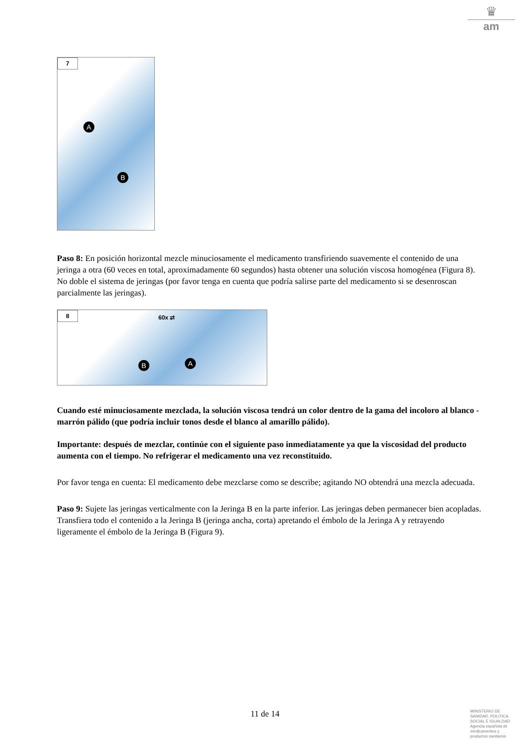♛
am
7
A
B
Paso 8: En posición horizontal mezcle minuciosamente el medicamento transfiriendo suavemente el contenido de una jeringa a otra (60 veces en total, aproximadamente 60 segundos) hasta obtener una solución viscosa homogénea (Figura 8). No doble el sistema de jeringas (por favor tenga en cuenta que podría salirse parte del medicamento si se desenroscan parcialmente las jeringas).
8
60x ⇄
B A
Cuando esté minuciosamente mezclada, la solución viscosa tendrá un color dentro de la gama del incoloro al blanco - marrón pálido (que podría incluir tonos desde el blanco al amarillo pálido).
Importante: después de mezclar, continúe con el siguiente paso inmediatamente ya que la viscosidad del producto aumenta con el tiempo. No refrigerar el medicamento una vez reconstituido.
Por favor tenga en cuenta: El medicamento debe mezclarse como se describe; agitando NO obtendrá una mezcla adecuada.
Paso 9: Sujete las jeringas verticalmente con la Jeringa B en la parte inferior. Las jeringas deben permanecer bien acopladas. Transfiera todo el contenido a la Jeringa B (jeringa ancha, corta) apretando el émbolo de la Jeringa A y retrayendo ligeramente el émbolo de la Jeringa B (Figura 9).
11 de 14
MINISTERIO DE
SANIDAD, POLITICA
SOCIAL E IGUALDAD
Agencia española de
medicamentos y
productos sanitarios